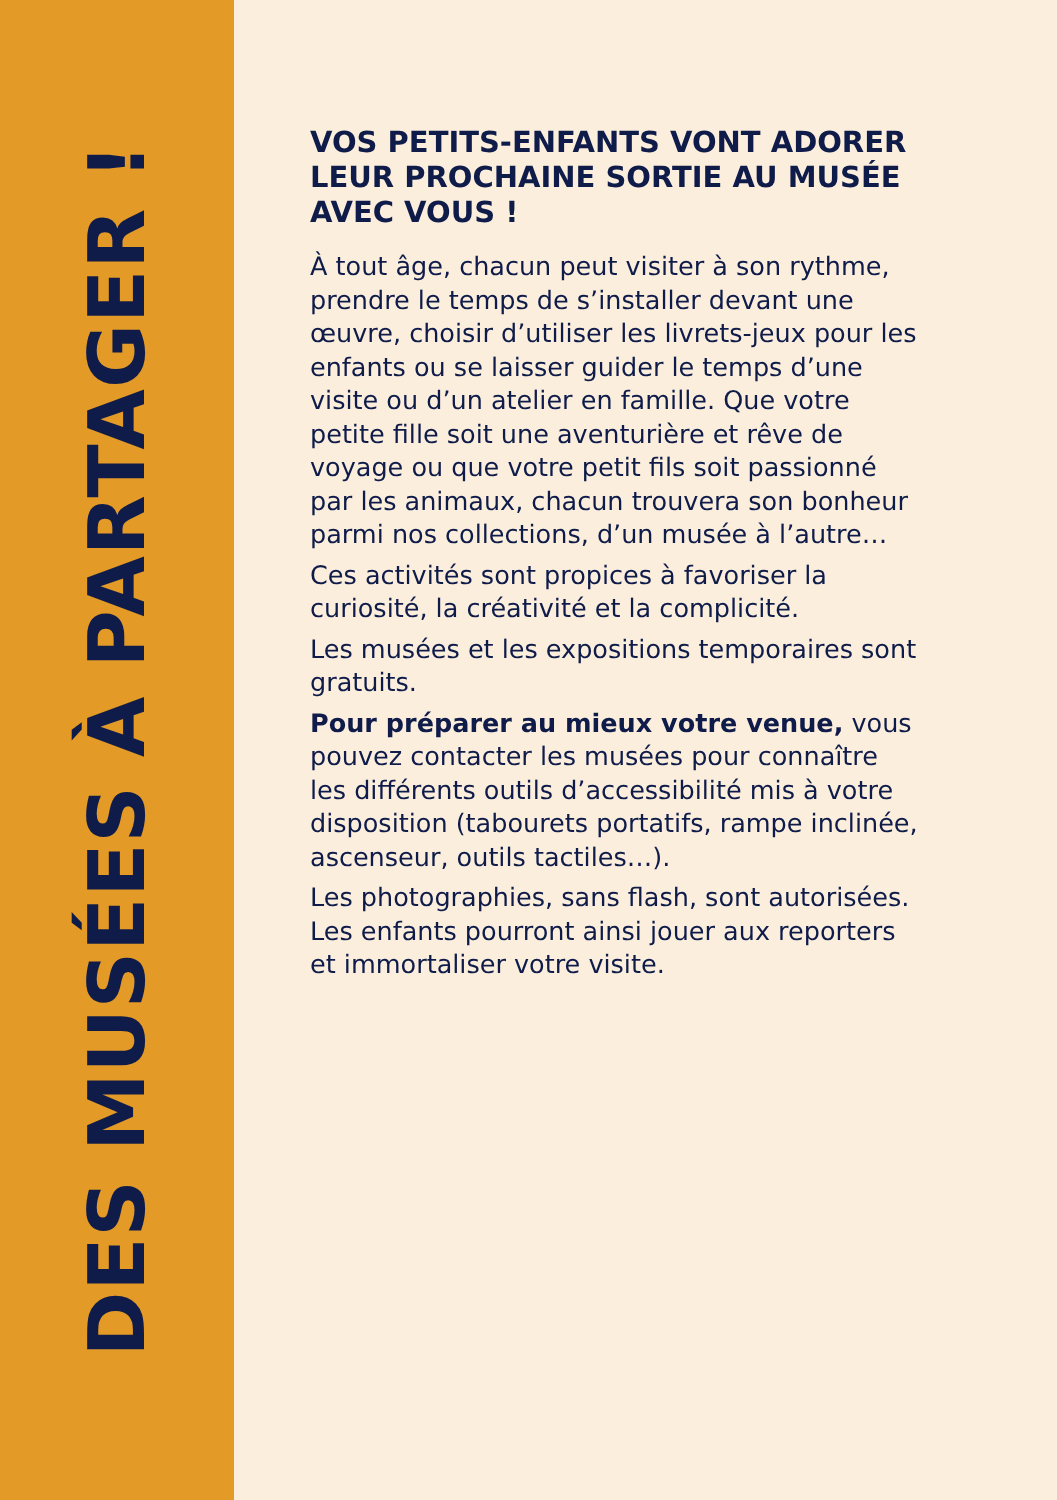DES MUSÉES À PARTAGER !
VOS PETITS-ENFANTS VONT ADORER LEUR PROCHAINE SORTIE AU MUSÉE AVEC VOUS !
À tout âge, chacun peut visiter à son rythme, prendre le temps de s’installer devant une œuvre, choisir d’utiliser les livrets-jeux pour les enfants ou se laisser guider le temps d’une visite ou d’un atelier en famille. Que votre petite fille soit une aventurière et rêve de voyage ou que votre petit fils soit passionné par les animaux, chacun trouvera son bonheur parmi nos collections, d’un musée à l’autre…
Ces activités sont propices à favoriser la curiosité, la créativité et la complicité.
Les musées et les expositions temporaires sont gratuits.
Pour préparer au mieux votre venue, vous pouvez contacter les musées pour connaître les différents outils d’accessibilité mis à votre disposition (tabourets portatifs, rampe inclinée, ascenseur, outils tactiles…).
Les photographies, sans flash, sont autorisées. Les enfants pourront ainsi jouer aux reporters et immortaliser votre visite.